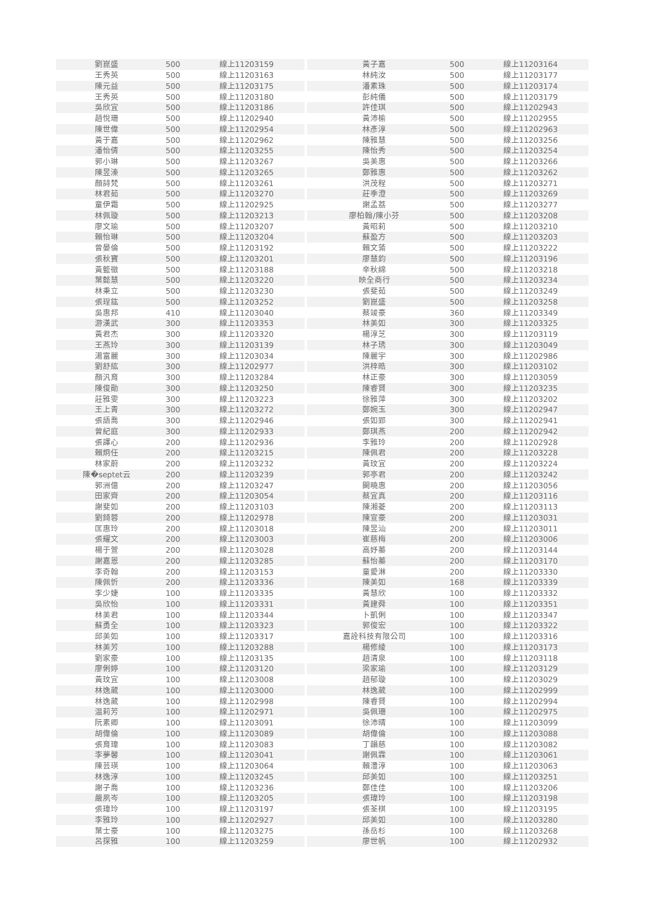| 劉崑盛 | 500 | 線上11203159 | | 黃子嘉 | 500 | 線上11203164 |
| 王秀英 | 500 | 線上11203163 | | 林純汝 | 500 | 線上11203177 |
| 陳元益 | 500 | 線上11203175 | | 潘素珠 | 500 | 線上11203174 |
| 王秀英 | 500 | 線上11203180 | | 彭純儀 | 500 | 線上11203179 |
| 吳欣宜 | 500 | 線上11203186 | | 許佳琪 | 500 | 線上11202943 |
| 趙悅珊 | 500 | 線上11202940 | | 黃沛榆 | 500 | 線上11202955 |
| 陳世偉 | 500 | 線上11202954 | | 林彥淳 | 500 | 線上11202963 |
| 黃于嘉 | 500 | 線上11202962 | | 陳雅慧 | 500 | 線上11203256 |
| 潘怡倩 | 500 | 線上11203255 | | 陳怡秀 | 500 | 線上11203254 |
| 郭小琳 | 500 | 線上11203267 | | 吳美惠 | 500 | 線上11203266 |
| 陳昱溱 | 500 | 線上11203265 | | 鄭雅惠 | 500 | 線上11203262 |
| 顏詩梵 | 500 | 線上11203261 | | 洪茂程 | 500 | 線上11203271 |
| 林君茹 | 500 | 線上11203270 | | 莊季澄 | 500 | 線上11203269 |
| 童伊霜 | 500 | 線上11202925 | | 謝孟荔 | 500 | 線上11203277 |
| 林佩璇 | 500 | 線上11203213 | | 廖柏翰/陳小芬 | 500 | 線上11203208 |
| 廖文瑜 | 500 | 線上11203207 | | 黃昭莉 | 500 | 線上11203210 |
| 賴怡琳 | 500 | 線上11203204 | | 蘇盈方 | 500 | 線上11203203 |
| 曾晏倫 | 500 | 線上11203192 | | 賴文蕍 | 500 | 線上11203222 |
| 張秋寶 | 500 | 線上11203201 | | 廖慧鈞 | 500 | 線上11203196 |
| 黃籃徵 | 500 | 線上11203188 | | 辛秋綿 | 500 | 線上11203218 |
| 葉懿慧 | 500 | 線上11203220 | | 映全商行 | 500 | 線上11203234 |
| 林秉立 | 500 | 線上11203230 | | 張斐茹 | 500 | 線上11203249 |
| 張珵鈜 | 500 | 線上11203252 | | 劉崑盛 | 500 | 線上11203258 |
| 吳惠邦 | 410 | 線上11203040 | | 蔡竣豪 | 360 | 線上11203349 |
| 游漢武 | 300 | 線上11203353 | | 林美如 | 300 | 線上11203325 |
| 黃君杰 | 300 | 線上11203320 | | 楊淳芝 | 300 | 線上11203119 |
| 王燕玲 | 300 | 線上11203139 | | 林子琇 | 300 | 線上11203049 |
| 湯富麗 | 300 | 線上11203034 | | 陳麗宇 | 300 | 線上11202986 |
| 劉舒紘 | 300 | 線上11202977 | | 洪梓晧 | 300 | 線上11203102 |
| 顏汎育 | 300 | 線上11203284 | | 林正豪 | 300 | 線上11203059 |
| 陳俊勛 | 300 | 線上11203250 | | 陳睿賢 | 300 | 線上11203235 |
| 莊雅雯 | 300 | 線上11203223 | | 徐雅萍 | 300 | 線上11203202 |
| 王上青 | 300 | 線上11203272 | | 鄭婉玉 | 300 | 線上11202947 |
| 張語喬 | 300 | 線上11202946 | | 張如郢 | 300 | 線上11202941 |
| 曾紀庭 | 300 | 線上11202933 | | 鄭琪燕 | 200 | 線上11202942 |
| 張譯心 | 200 | 線上11202936 | | 李雅玲 | 200 | 線上11202928 |
| 賴炯任 | 200 | 線上11203215 | | 陳佩君 | 200 | 線上11203228 |
| 林家蔚 | 200 | 線上11203232 | | 黃玟宜 | 200 | 線上11203224 |
| 陳�septet云 | 200 | 線上11203239 | | 郭亭君 | 200 | 線上11203242 |
| 郭洲億 | 200 | 線上11203247 | | 闕曉惠 | 200 | 線上11203056 |
| 田家齊 | 200 | 線上11203054 | | 蔡宜真 | 200 | 線上11203116 |
| 謝斐如 | 200 | 線上11203103 | | 陳湘菱 | 200 | 線上11203113 |
| 劉錡蓉 | 200 | 線上11202978 | | 陳宣豪 | 200 | 線上11203031 |
| 匡惠玲 | 200 | 線上11203018 | | 陳昱汕 | 200 | 線上11203011 |
| 張耀文 | 200 | 線上11203003 | | 崔慈梅 | 200 | 線上11203006 |
| 楊于萱 | 200 | 線上11203028 | | 高妤蓁 | 200 | 線上11203144 |
| 謝嘉恩 | 200 | 線上11203285 | | 蘇怡蓁 | 200 | 線上11203170 |
| 李奇翰 | 200 | 線上11203153 | | 童愛淋 | 200 | 線上11203330 |
| 陳佩忻 | 200 | 線上11203336 | | 陳美如 | 168 | 線上11203339 |
| 李少婕 | 100 | 線上11203335 | | 黃慧欣 | 100 | 線上11203332 |
| 吳欣怡 | 100 | 線上11203331 | | 黃建舜 | 100 | 線上11203351 |
| 林美君 | 100 | 線上11203344 | | 卜凱俐 | 100 | 線上11203347 |
| 蘇勇全 | 100 | 線上11203323 | | 郭俊宏 | 100 | 線上11203322 |
| 邱美如 | 100 | 線上11203317 | | 嘉詮科技有限公司 | 100 | 線上11203316 |
| 林美芳 | 100 | 線上11203288 | | 楊修綾 | 100 | 線上11203173 |
| 劉家豪 | 100 | 線上11203135 | | 趙清泉 | 100 | 線上11203118 |
| 廖俐婷 | 100 | 線上11203120 | | 梁家瑜 | 100 | 線上11203129 |
| 黃玟宜 | 100 | 線上11203008 | | 趙郁璇 | 100 | 線上11203029 |
| 林逸葳 | 100 | 線上11203000 | | 林逸葳 | 100 | 線上11202999 |
| 林逸葳 | 100 | 線上11202998 | | 陳睿賢 | 100 | 線上11202994 |
| 温莉芳 | 100 | 線上11202971 | | 吳佩珊 | 100 | 線上11202975 |
| 阮素卿 | 100 | 線上11203091 | | 徐沛晴 | 100 | 線上11203099 |
| 胡偉倫 | 100 | 線上11203089 | | 胡偉倫 | 100 | 線上11203088 |
| 張育瑋 | 100 | 線上11203083 | | 丁韻慈 | 100 | 線上11203082 |
| 李夢馨 | 100 | 線上11203041 | | 謝佩霖 | 100 | 線上11203061 |
| 陳芸瑛 | 100 | 線上11203064 | | 賴澧淳 | 100 | 線上11203063 |
| 林逸淳 | 100 | 線上11203245 | | 邱美如 | 100 | 線上11203251 |
| 謝子喬 | 100 | 線上11203236 | | 鄭佳佳 | 100 | 線上11203206 |
| 嚴夙岑 | 100 | 線上11203205 | | 張瑋玲 | 100 | 線上11203198 |
| 張瑋玲 | 100 | 線上11203197 | | 張荃棋 | 100 | 線上11203195 |
| 李雅玲 | 100 | 線上11202927 | | 邱美如 | 100 | 線上11203280 |
| 葉士豪 | 100 | 線上11203275 | | 孫岳杉 | 100 | 線上11203268 |
| 呂探雅 | 100 | 線上11203259 | | 廖世帆 | 100 | 線上11202932 |